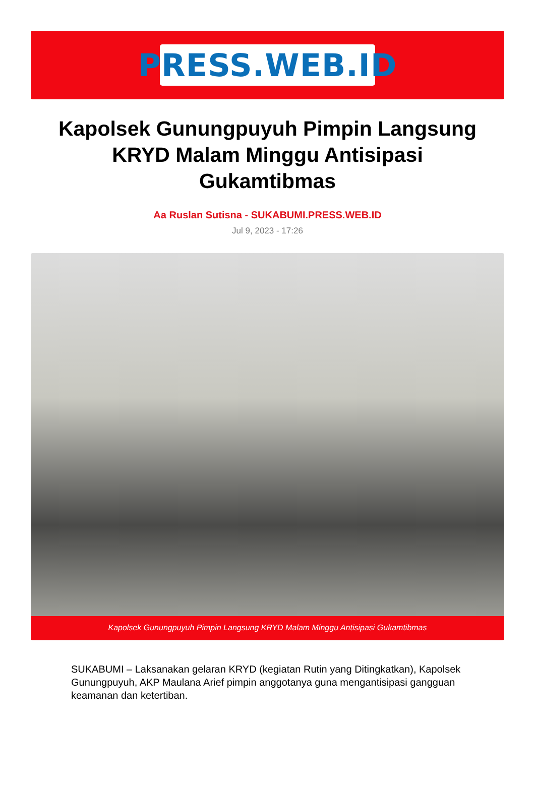PRESS.WEB.ID
Kapolsek Gunungpuyuh Pimpin Langsung KRYD Malam Minggu Antisipasi Gukamtibmas
Aa Ruslan Sutisna - SUKABUMI.PRESS.WEB.ID
Jul 9, 2023 - 17:26
Kapolsek Gunungpuyuh Pimpin Langsung KRYD Malam Minggu Antisipasi Gukamtibmas
SUKABUMI – Laksanakan gelaran KRYD (kegiatan Rutin yang Ditingkatkan), Kapolsek Gunungpuyuh, AKP Maulana Arief pimpin anggotanya guna mengantisipasi gangguan keamanan dan ketertiban.